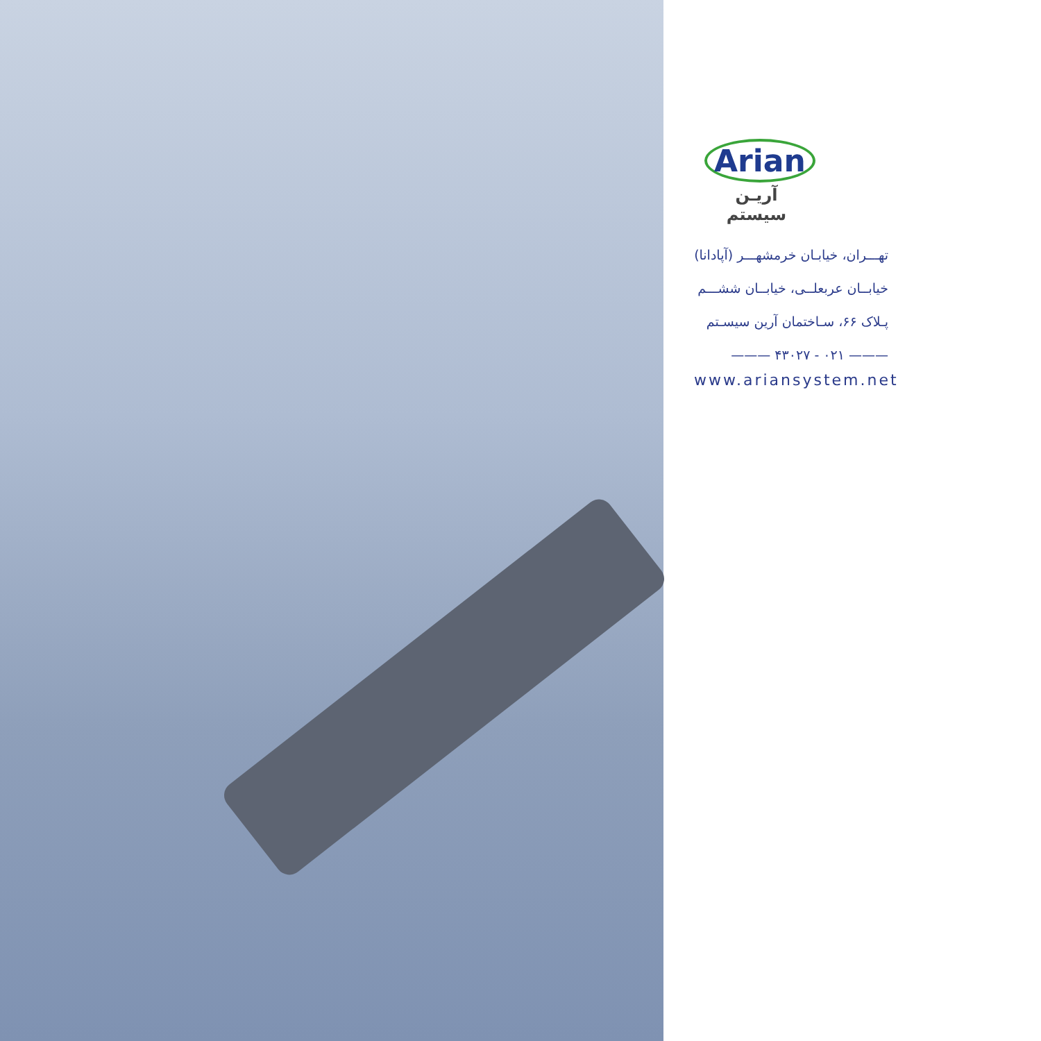Arian
آریـن سیستم
تهـــران، خیابـان خرمشهـــر (آپادانا)
خیابــان عربعلــی، خیابــان ششـــم
پـلاک ۶۶، سـاختمان آرین سیسـتم
——— ۰۲۱ - ۴۳۰۲۷ ———
www.ariansystem.net